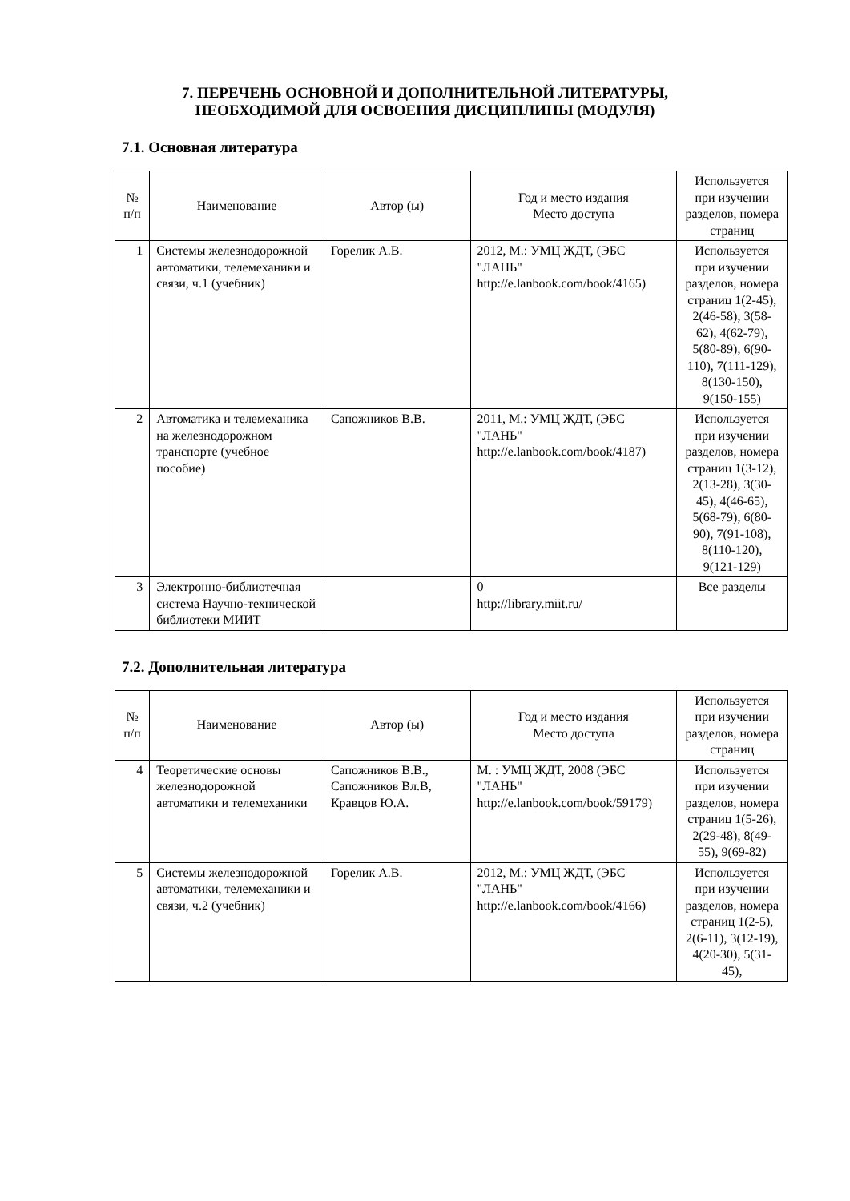7. ПЕРЕЧЕНЬ ОСНОВНОЙ И ДОПОЛНИТЕЛЬНОЙ ЛИТЕРАТУРЫ,
НЕОБХОДИМОЙ ДЛЯ ОСВОЕНИЯ ДИСЦИПЛИНЫ (МОДУЛЯ)
7.1. Основная литература
| № п/п | Наименование | Автор (ы) | Год и место издания Место доступа | Используется при изучении разделов, номера страниц |
| --- | --- | --- | --- | --- |
| 1 | Системы железнодорожной автоматики, телемеханики и связи, ч.1 (учебник) | Горелик А.В. | 2012, М.: УМЦ ЖДТ, (ЭБС "ЛАНЬ" http://e.lanbook.com/book/4165) | Используется при изучении разделов, номера страниц 1(2-45), 2(46-58), 3(58-62), 4(62-79), 5(80-89), 6(90-110), 7(111-129), 8(130-150), 9(150-155) |
| 2 | Автоматика и телемеханика на железнодорожном транспорте (учебное пособие) | Сапожников В.В. | 2011, М.: УМЦ ЖДТ, (ЭБС "ЛАНЬ" http://e.lanbook.com/book/4187) | Используется при изучении разделов, номера страниц 1(3-12), 2(13-28), 3(30-45), 4(46-65), 5(68-79), 6(80-90), 7(91-108), 8(110-120), 9(121-129) |
| 3 | Электронно-библиотечная система Научно-технической библиотеки МИИТ | | 0 http://library.miit.ru/ | Все разделы |
7.2. Дополнительная литература
| № п/п | Наименование | Автор (ы) | Год и место издания Место доступа | Используется при изучении разделов, номера страниц |
| --- | --- | --- | --- | --- |
| 4 | Теоретические основы железнодорожной автоматики и телемеханики | Сапожников В.В., Сапожников Вл.В, Кравцов Ю.А. | М. : УМЦ ЖДТ, 2008 (ЭБС "ЛАНЬ" http://e.lanbook.com/book/59179) | Используется при изучении разделов, номера страниц 1(5-26), 2(29-48), 8(49-55), 9(69-82) |
| 5 | Системы железнодорожной автоматики, телемеханики и связи, ч.2 (учебник) | Горелик А.В. | 2012, М.: УМЦ ЖДТ, (ЭБС "ЛАНЬ" http://e.lanbook.com/book/4166) | Используется при изучении разделов, номера страниц 1(2-5), 2(6-11), 3(12-19), 4(20-30), 5(31-45), |